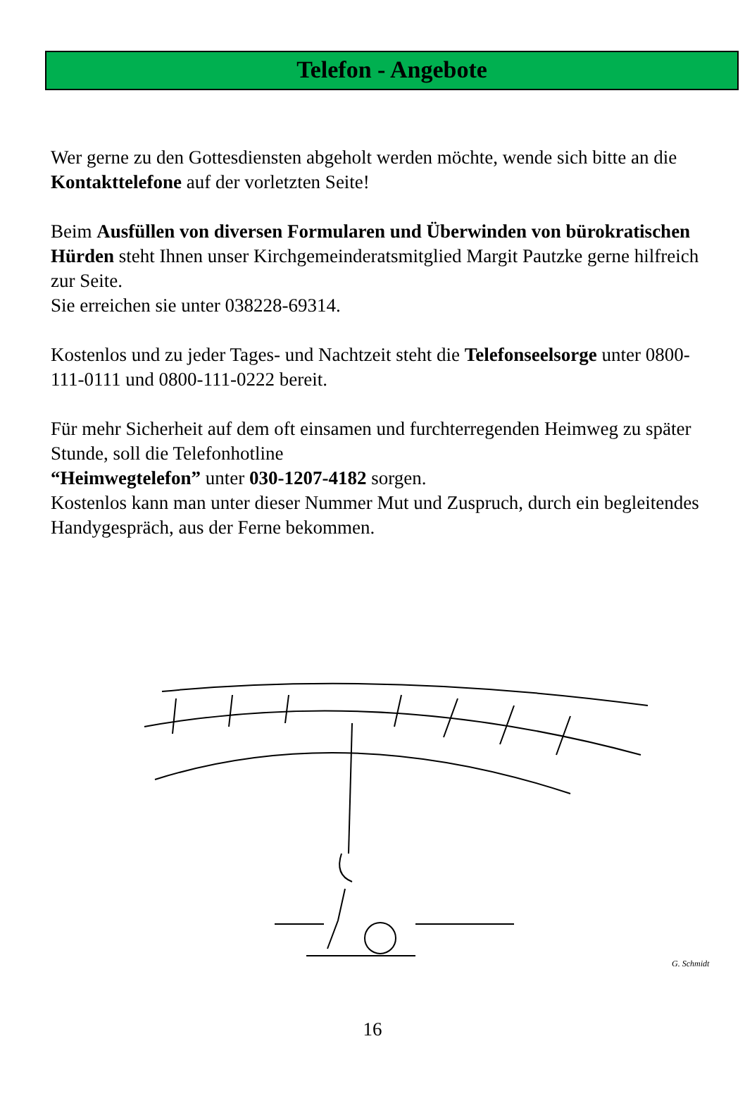Telefon - Angebote
Wer gerne zu den Gottesdiensten abgeholt werden möchte, wende sich bitte an die Kontakttelefone auf der vorletzten Seite!
Beim Ausfüllen von diversen Formularen und Überwinden von bürokratischen Hürden steht Ihnen unser Kirchgemeinderatsmitglied Margit Pautzke gerne hilfreich zur Seite.
Sie erreichen sie unter 038228-69314.
Kostenlos und zu jeder Tages- und Nachtzeit steht die Telefonseelsorge unter 0800-111-0111 und 0800-111-0222 bereit.
Für mehr Sicherheit auf dem oft einsamen und furchterregenden Heimweg zu später Stunde, soll die Telefonhotline
“Heimwegtelefon” unter 030-1207-4182 sorgen.
Kostenlos kann man unter dieser Nummer Mut und Zuspruch, durch ein begleitendes Handygespräch, aus der Ferne bekommen.
G. Schmidt
16